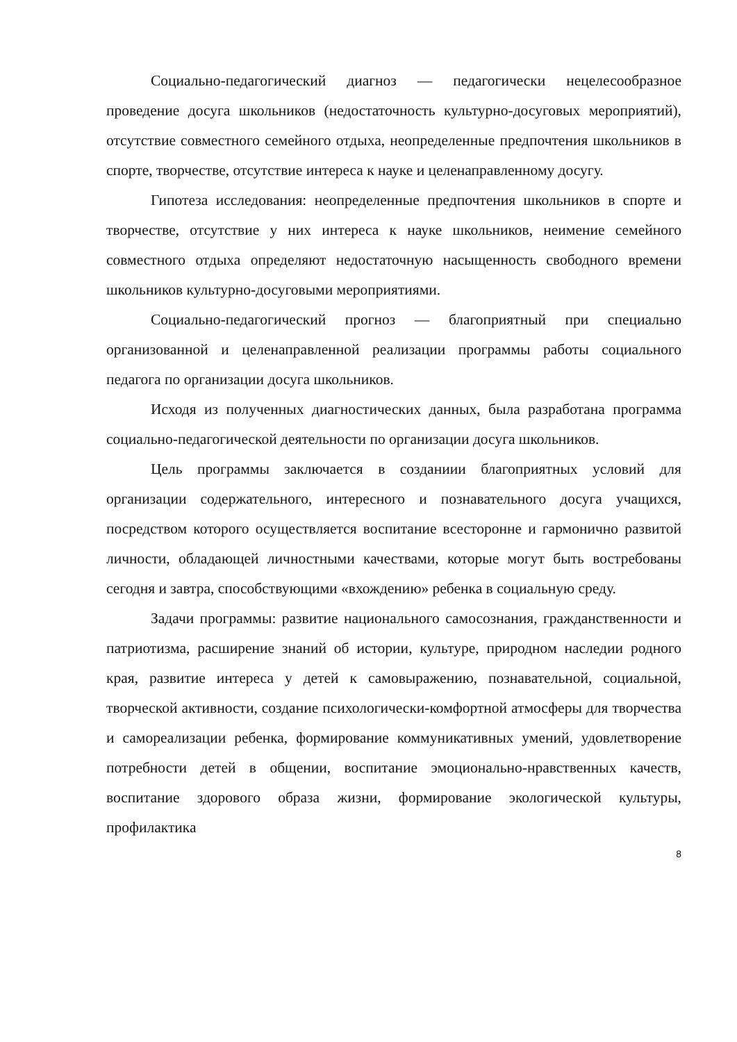Социально-педагогический диагноз — педагогически нецелесообразное проведение досуга школьников (недостаточность культурно-досуговых мероприятий), отсутствие совместного семейного отдыха, неопределенные предпочтения школьников в спорте, творчестве, отсутствие интереса к науке и целенаправленному досугу.
Гипотеза исследования: неопределенные предпочтения школьников в спорте и творчестве, отсутствие у них интереса к науке школьников, неимение семейного совместного отдыха определяют недостаточную насыщенность свободного времени школьников культурно-досуговыми мероприятиями.
Социально-педагогический прогноз — благоприятный при специально организованной и целенаправленной реализации программы работы социального педагога по организации досуга школьников.
Исходя из полученных диагностических данных, была разработана программа социально-педагогической деятельности по организации досуга школьников.
Цель программы заключается в созданиии благоприятных условий для организации содержательного, интересного и познавательного досуга учащихся, посредством которого осуществляется воспитание всесторонне и гармонично развитой личности, обладающей личностными качествами, которые могут быть востребованы сегодня и завтра, способствующими «вхождению» ребенка в социальную среду.
Задачи программы: развитие национального самосознания, гражданственности и патриотизма, расширение знаний об истории, культуре, природном наследии родного края, развитие интереса у детей к самовыражению, познавательной, социальной, творческой активности, создание психологически-комфортной атмосферы для творчества и самореализации ребенка, формирование коммуникативных умений, удовлетворение потребности детей в общении, воспитание эмоционально-нравственных качеств, воспитание здорового образа жизни, формирование экологической культуры, профилактика
8